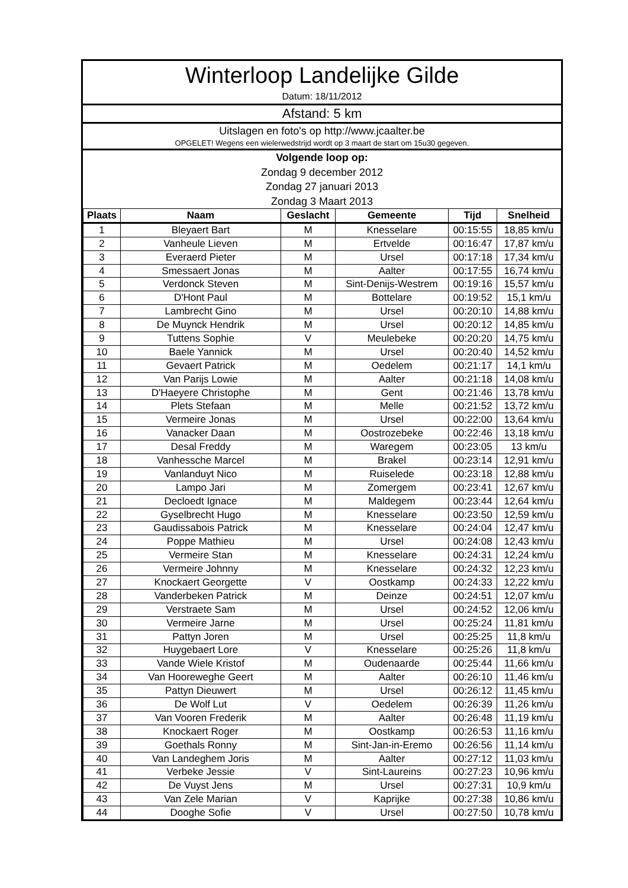Winterloop Landelijke Gilde
Datum: 18/11/2012
Afstand: 5 km
Uitslagen en foto's op http://www.jcaalter.be
OPGELET! Wegens een wielerwedstrijd wordt op 3 maart de start om 15u30 gegeven.
Volgende loop op:
Zondag 9 december 2012
Zondag 27 januari 2013
Zondag 3 Maart 2013
| Plaats | Naam | Geslacht | Gemeente | Tijd | Snelheid |
| --- | --- | --- | --- | --- | --- |
| 1 | Bleyaert Bart | M | Knesselare | 00:15:55 | 18,85 km/u |
| 2 | Vanheule Lieven | M | Ertvelde | 00:16:47 | 17,87 km/u |
| 3 | Everaerd Pieter | M | Ursel | 00:17:18 | 17,34 km/u |
| 4 | Smessaert Jonas | M | Aalter | 00:17:55 | 16,74 km/u |
| 5 | Verdonck Steven | M | Sint-Denijs-Westrem | 00:19:16 | 15,57 km/u |
| 6 | D'Hont Paul | M | Bottelare | 00:19:52 | 15,1 km/u |
| 7 | Lambrecht Gino | M | Ursel | 00:20:10 | 14,88 km/u |
| 8 | De Muynck Hendrik | M | Ursel | 00:20:12 | 14,85 km/u |
| 9 | Tuttens Sophie | V | Meulebeke | 00:20:20 | 14,75 km/u |
| 10 | Baele Yannick | M | Ursel | 00:20:40 | 14,52 km/u |
| 11 | Gevaert Patrick | M | Oedelem | 00:21:17 | 14,1 km/u |
| 12 | Van Parijs Lowie | M | Aalter | 00:21:18 | 14,08 km/u |
| 13 | D'Haeyere Christophe | M | Gent | 00:21:46 | 13,78 km/u |
| 14 | Plets Stefaan | M | Melle | 00:21:52 | 13,72 km/u |
| 15 | Vermeire Jonas | M | Ursel | 00:22:00 | 13,64 km/u |
| 16 | Vanacker Daan | M | Oostrozebeke | 00:22:46 | 13,18 km/u |
| 17 | Desal Freddy | M | Waregem | 00:23:05 | 13 km/u |
| 18 | Vanhessche Marcel | M | Brakel | 00:23:14 | 12,91 km/u |
| 19 | Vanlanduyt Nico | M | Ruiselede | 00:23:18 | 12,88 km/u |
| 20 | Lampo Jari | M | Zomergem | 00:23:41 | 12,67 km/u |
| 21 | Decloedt Ignace | M | Maldegem | 00:23:44 | 12,64 km/u |
| 22 | Gyselbrecht Hugo | M | Knesselare | 00:23:50 | 12,59 km/u |
| 23 | Gaudissabois Patrick | M | Knesselare | 00:24:04 | 12,47 km/u |
| 24 | Poppe Mathieu | M | Ursel | 00:24:08 | 12,43 km/u |
| 25 | Vermeire Stan | M | Knesselare | 00:24:31 | 12,24 km/u |
| 26 | Vermeire Johnny | M | Knesselare | 00:24:32 | 12,23 km/u |
| 27 | Knockaert Georgette | V | Oostkamp | 00:24:33 | 12,22 km/u |
| 28 | Vanderbeken Patrick | M | Deinze | 00:24:51 | 12,07 km/u |
| 29 | Verstraete Sam | M | Ursel | 00:24:52 | 12,06 km/u |
| 30 | Vermeire Jarne | M | Ursel | 00:25:24 | 11,81 km/u |
| 31 | Pattyn Joren | M | Ursel | 00:25:25 | 11,8 km/u |
| 32 | Huygebaert Lore | V | Knesselare | 00:25:26 | 11,8 km/u |
| 33 | Vande Wiele Kristof | M | Oudenaarde | 00:25:44 | 11,66 km/u |
| 34 | Van Hooreweghe Geert | M | Aalter | 00:26:10 | 11,46 km/u |
| 35 | Pattyn Dieuwert | M | Ursel | 00:26:12 | 11,45 km/u |
| 36 | De Wolf Lut | V | Oedelem | 00:26:39 | 11,26 km/u |
| 37 | Van Vooren Frederik | M | Aalter | 00:26:48 | 11,19 km/u |
| 38 | Knockaert Roger | M | Oostkamp | 00:26:53 | 11,16 km/u |
| 39 | Goethals Ronny | M | Sint-Jan-in-Eremo | 00:26:56 | 11,14 km/u |
| 40 | Van Landeghem Joris | M | Aalter | 00:27:12 | 11,03 km/u |
| 41 | Verbeke Jessie | V | Sint-Laureins | 00:27:23 | 10,96 km/u |
| 42 | De Vuyst Jens | M | Ursel | 00:27:31 | 10,9 km/u |
| 43 | Van Zele Marian | V | Kaprijke | 00:27:38 | 10,86 km/u |
| 44 | Dooghe Sofie | V | Ursel | 00:27:50 | 10,78 km/u |